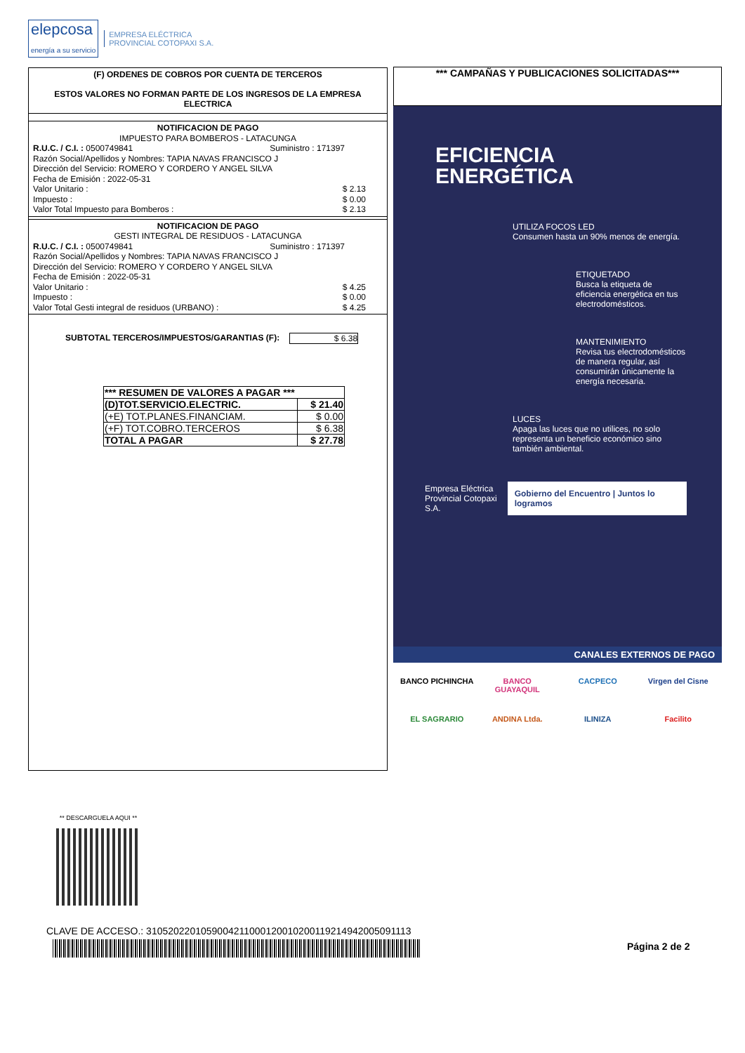elepcosa
energía a su servicio
EMPRESA ELÉCTRICA
PROVINCIAL COTOPAXI S.A.
(F) ORDENES DE COBROS POR CUENTA DE TERCEROS
ESTOS VALORES NO FORMAN PARTE DE LOS INGRESOS DE LA EMPRESA ELECTRICA
NOTIFICACION DE PAGO
IMPUESTO PARA BOMBEROS - LATACUNGA
R.U.C. / C.I. : 0500749841 Suministro : 171397
Razón Social/Apellidos y Nombres: TAPIA NAVAS FRANCISCO J
Dirección del Servicio: ROMERO Y CORDERO Y ANGEL SILVA
Fecha de Emisión : 2022-05-31
Valor Unitario : $ 2.13
Impuesto : $ 0.00
Valor Total Impuesto para Bomberos : $ 2.13
NOTIFICACION DE PAGO
GESTI INTEGRAL DE RESIDUOS - LATACUNGA
R.U.C. / C.I. : 0500749841 Suministro : 171397
Razón Social/Apellidos y Nombres: TAPIA NAVAS FRANCISCO J
Dirección del Servicio: ROMERO Y CORDERO Y ANGEL SILVA
Fecha de Emisión : 2022-05-31
Valor Unitario : $ 4.25
Impuesto : $ 0.00
Valor Total Gesti integral de residuos (URBANO) : $ 4.25
SUBTOTAL TERCEROS/IMPUESTOS/GARANTIAS (F): $ 6.38
| *** RESUMEN DE VALORES A PAGAR *** | |
| --- | --- |
| (D)TOT.SERVICIO.ELECTRIC. | $ 21.40 |
| (+E) TOT.PLANES.FINANCIAM. | $ 0.00 |
| (+F) TOT.COBRO.TERCEROS | $ 6.38 |
| TOTAL A PAGAR | $ 27.78 |
*** CAMPAÑAS Y PUBLICACIONES SOLICITADAS***
EFICIENCIA
ENERGÉTICA
UTILIZA FOCOS LED
Consumen hasta un 90% menos de energía.
ETIQUETADO
Busca la etiqueta de eficiencia energética en tus electrodomésticos.
MANTENIMIENTO
Revisa tus electrodomésticos de manera regular, así consumirán únicamente la energía necesaria.
LUCES
Apaga las luces que no utilices, no solo representa un beneficio económico sino también ambiental.
Empresa Eléctrica
Provincial Cotopaxi S.A. Gobierno del Encuentro | Juntos lo logramos
CANALES EXTERNOS DE PAGO
BANCO PICHINCHA BANCO GUAYAQUIL CACPECO Virgen del Cisne EL SAGRARIO ANDINA Ltda. ILINIZA Facilito
** DESCARGUELA AQUI **
CLAVE DE ACCESO.: 3105202201059004211000120010200119214942005091113
Página 2 de 2